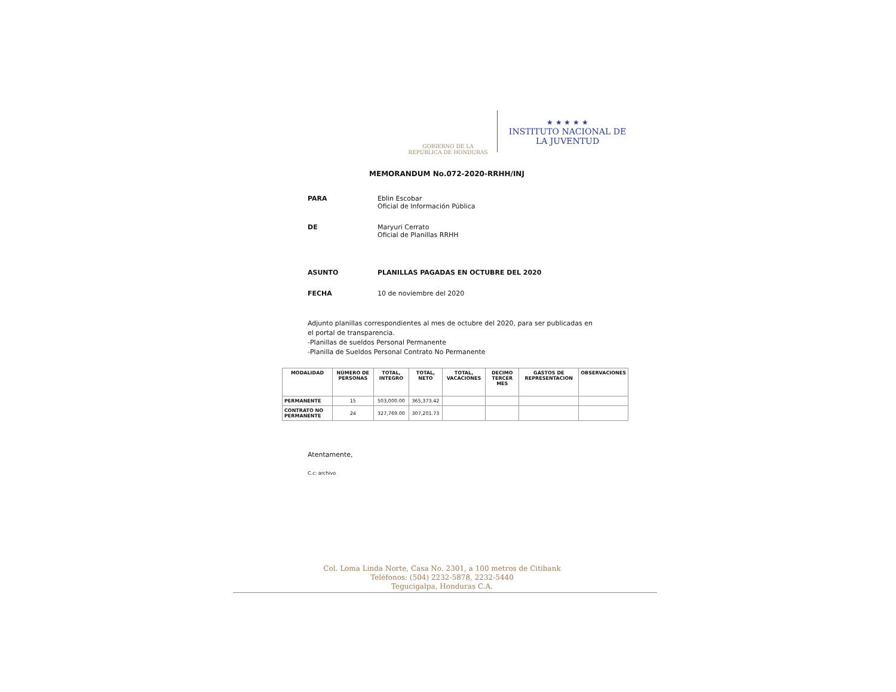GOBIERNO DE LA
REPÚBLICA DE HONDURAS
★ ★ ★ ★ ★
INSTITUTO NACIONAL DE
LA JUVENTUD
MEMORANDUM No.072-2020-RRHH/INJ
PARA Eblin Escobar
Oficial de Información Pública
DE Maryuri Cerrato
Oficial de Planillas RRHH
ASUNTO PLANILLAS PAGADAS EN OCTUBRE DEL 2020
FECHA 10 de noviembre del 2020
Adjunto planillas correspondientes al mes de octubre del 2020, para ser publicadas en
el portal de transparencia.
-Planillas de sueldos Personal Permanente
-Planilla de Sueldos Personal Contrato No Permanente
| MODALIDAD | NÚMERO DE PERSONAS | TOTAL, INTEGRO | TOTAL, NETO | TOTAL, VACACIONES | DECIMO TERCER MES | GASTOS DE REPRESENTACION | OBSERVACIONES |
| --- | --- | --- | --- | --- | --- | --- | --- |
| PERMANENTE | 15 | 503,000.00 | 365,373.42 | | | | |
| CONTRATO NO PERMANENTE | 24 | 327,769.00 | 307,201.73 | | | | |
Atentamente,
C.c: archivo
Col. Loma Linda Norte, Casa No. 2301, a 100 metros de Citibank
Teléfonos: (504) 2232-5878, 2232-5440
Tegucigalpa, Honduras C.A.